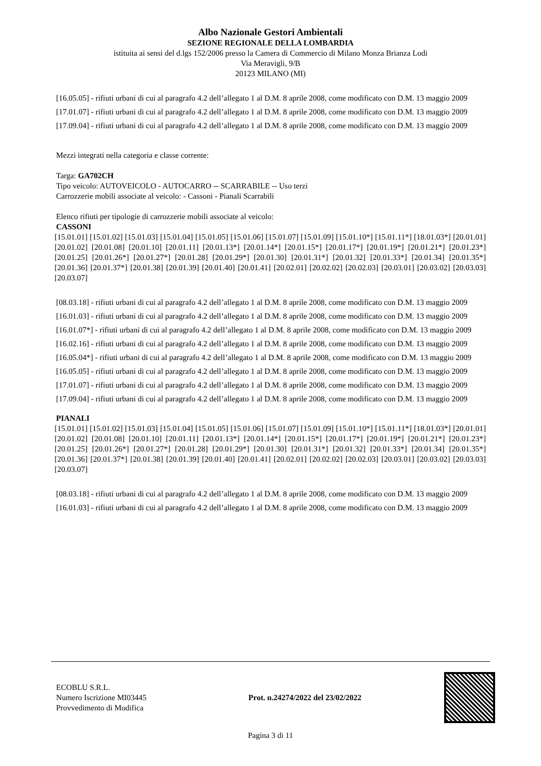Albo Nazionale Gestori Ambientali
SEZIONE REGIONALE DELLA LOMBARDIA
istituita ai sensi del d.lgs 152/2006 presso la Camera di Commercio di Milano Monza Brianza Lodi
Via Meravigli, 9/B
20123 MILANO (MI)
[16.05.05] - rifiuti urbani di cui al paragrafo 4.2 dell’allegato 1 al D.M. 8 aprile 2008, come modificato con D.M. 13 maggio 2009
[17.01.07] - rifiuti urbani di cui al paragrafo 4.2 dell’allegato 1 al D.M. 8 aprile 2008, come modificato con D.M. 13 maggio 2009
[17.09.04] - rifiuti urbani di cui al paragrafo 4.2 dell’allegato 1 al D.M. 8 aprile 2008, come modificato con D.M. 13 maggio 2009
Mezzi integrati nella categoria e classe corrente:
Targa: GA702CH
Tipo veicolo: AUTOVEICOLO - AUTOCARRO -- SCARRABILE -- Uso terzi
Carrozzerie mobili associate al veicolo: - Cassoni - Pianali Scarrabili
Elenco rifiuti per tipologie di carrozzerie mobili associate al veicolo:
CASSONI
[15.01.01] [15.01.02] [15.01.03] [15.01.04] [15.01.05] [15.01.06] [15.01.07] [15.01.09] [15.01.10*] [15.01.11*] [18.01.03*] [20.01.01] [20.01.02] [20.01.08] [20.01.10] [20.01.11] [20.01.13*] [20.01.14*] [20.01.15*] [20.01.17*] [20.01.19*] [20.01.21*] [20.01.23*] [20.01.25] [20.01.26*] [20.01.27*] [20.01.28] [20.01.29*] [20.01.30] [20.01.31*] [20.01.32] [20.01.33*] [20.01.34] [20.01.35*] [20.01.36] [20.01.37*] [20.01.38] [20.01.39] [20.01.40] [20.01.41] [20.02.01] [20.02.02] [20.02.03] [20.03.01] [20.03.02] [20.03.03] [20.03.07]
[08.03.18] - rifiuti urbani di cui al paragrafo 4.2 dell’allegato 1 al D.M. 8 aprile 2008, come modificato con D.M. 13 maggio 2009
[16.01.03] - rifiuti urbani di cui al paragrafo 4.2 dell’allegato 1 al D.M. 8 aprile 2008, come modificato con D.M. 13 maggio 2009
[16.01.07*] - rifiuti urbani di cui al paragrafo 4.2 dell’allegato 1 al D.M. 8 aprile 2008, come modificato con D.M. 13 maggio 2009
[16.02.16] - rifiuti urbani di cui al paragrafo 4.2 dell’allegato 1 al D.M. 8 aprile 2008, come modificato con D.M. 13 maggio 2009
[16.05.04*] - rifiuti urbani di cui al paragrafo 4.2 dell’allegato 1 al D.M. 8 aprile 2008, come modificato con D.M. 13 maggio 2009
[16.05.05] - rifiuti urbani di cui al paragrafo 4.2 dell’allegato 1 al D.M. 8 aprile 2008, come modificato con D.M. 13 maggio 2009
[17.01.07] - rifiuti urbani di cui al paragrafo 4.2 dell’allegato 1 al D.M. 8 aprile 2008, come modificato con D.M. 13 maggio 2009
[17.09.04] - rifiuti urbani di cui al paragrafo 4.2 dell’allegato 1 al D.M. 8 aprile 2008, come modificato con D.M. 13 maggio 2009
PIANALI
[15.01.01] [15.01.02] [15.01.03] [15.01.04] [15.01.05] [15.01.06] [15.01.07] [15.01.09] [15.01.10*] [15.01.11*] [18.01.03*] [20.01.01] [20.01.02] [20.01.08] [20.01.10] [20.01.11] [20.01.13*] [20.01.14*] [20.01.15*] [20.01.17*] [20.01.19*] [20.01.21*] [20.01.23*] [20.01.25] [20.01.26*] [20.01.27*] [20.01.28] [20.01.29*] [20.01.30] [20.01.31*] [20.01.32] [20.01.33*] [20.01.34] [20.01.35*] [20.01.36] [20.01.37*] [20.01.38] [20.01.39] [20.01.40] [20.01.41] [20.02.01] [20.02.02] [20.02.03] [20.03.01] [20.03.02] [20.03.03] [20.03.07]
[08.03.18] - rifiuti urbani di cui al paragrafo 4.2 dell’allegato 1 al D.M. 8 aprile 2008, come modificato con D.M. 13 maggio 2009
[16.01.03] - rifiuti urbani di cui al paragrafo 4.2 dell’allegato 1 al D.M. 8 aprile 2008, come modificato con D.M. 13 maggio 2009
ECOBLU S.R.L.
Numero Iscrizione MI03445
Provvedimento di Modifica
Prot. n.24274/2022 del 23/02/2022
Pagina 3 di 11